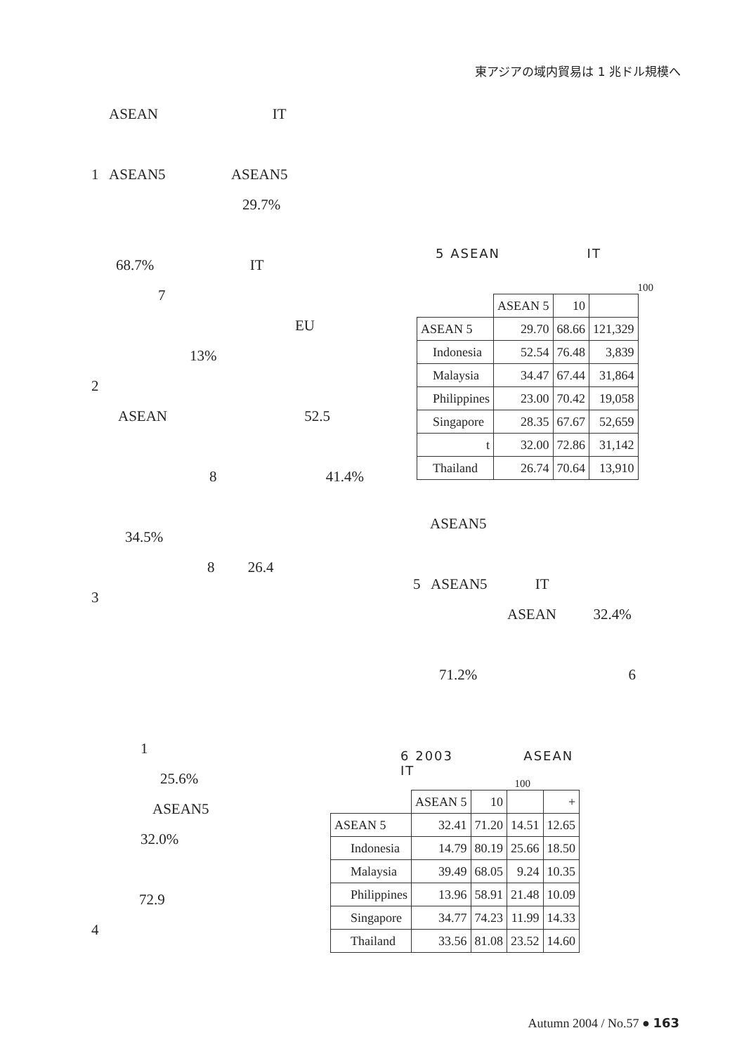東アジアの域内貿易は 1 兆ドル規模へ
ASEAN IT
1 ASEAN5 ASEAN5
29.7%
68.7% IT
7
EU
13%
2
ASEAN 52.5
8 41.4%
34.5%
8 26.4
3
1
25.6%
ASEAN5
32.0%
72.9
4
5 ASEAN IT
100
| | ASEAN 5 | 10 | |
| ASEAN 5 | 29.70 | 68.66 | 121,329 |
| Indonesia | 52.54 | 76.48 | 3,839 |
| Malaysia | 34.47 | 67.44 | 31,864 |
| Philippines | 23.00 | 70.42 | 19,058 |
| Singapore | 28.35 | 67.67 | 52,659 |
| t | 32.00 | 72.86 | 31,142 |
| Thailand | 26.74 | 70.64 | 13,910 |
ASEAN5
5 ASEAN5 IT
ASEAN 32.4%
71.2% 6
6 2003 ASEAN
IT
100
| | ASEAN 5 | 10 | | + |
| ASEAN 5 | 32.41 | 71.20 | 14.51 | 12.65 |
| Indonesia | 14.79 | 80.19 | 25.66 | 18.50 |
| Malaysia | 39.49 | 68.05 | 9.24 | 10.35 |
| Philippines | 13.96 | 58.91 | 21.48 | 10.09 |
| Singapore | 34.77 | 74.23 | 11.99 | 14.33 |
| Thailand | 33.56 | 81.08 | 23.52 | 14.60 |
Autumn 2004 / No.57 ● 163